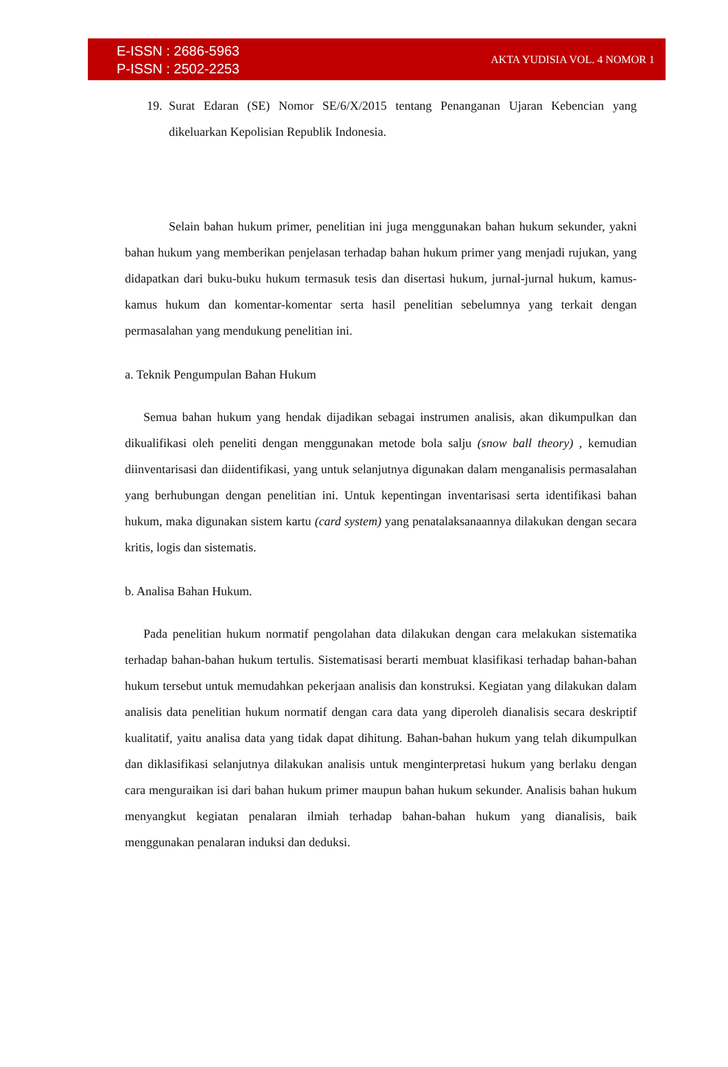E-ISSN : 2686-5963
P-ISSN : 2502-2253
AKTA YUDISIA VOL. 4 NOMOR 1
19.
Surat Edaran (SE) Nomor SE/6/X/2015 tentang Penanganan Ujaran Kebencian yang dikeluarkan Kepolisian Republik Indonesia.
Selain bahan hukum primer, penelitian ini juga menggunakan bahan hukum sekunder, yakni bahan hukum yang memberikan penjelasan terhadap bahan hukum primer yang menjadi rujukan, yang didapatkan dari buku-buku hukum termasuk tesis dan disertasi hukum, jurnal-jurnal hukum, kamus-kamus hukum dan komentar-komentar serta hasil penelitian sebelumnya yang terkait dengan permasalahan yang mendukung penelitian ini.
a. Teknik Pengumpulan Bahan Hukum
Semua bahan hukum yang hendak dijadikan sebagai instrumen analisis, akan dikumpulkan dan dikualifikasi oleh peneliti dengan menggunakan metode bola salju (snow ball theory) , kemudian diinventarisasi dan diidentifikasi, yang untuk selanjutnya digunakan dalam menganalisis permasalahan yang berhubungan dengan penelitian ini. Untuk kepentingan inventarisasi serta identifikasi bahan hukum, maka digunakan sistem kartu (card system) yang penatalaksanaannya dilakukan dengan secara kritis, logis dan sistematis.
b. Analisa Bahan Hukum.
Pada penelitian hukum normatif pengolahan data dilakukan dengan cara melakukan sistematika terhadap bahan-bahan hukum tertulis. Sistematisasi berarti membuat klasifikasi terhadap bahan-bahan hukum tersebut untuk memudahkan pekerjaan analisis dan konstruksi. Kegiatan yang dilakukan dalam analisis data penelitian hukum normatif dengan cara data yang diperoleh dianalisis secara deskriptif kualitatif, yaitu analisa data yang tidak dapat dihitung. Bahan-bahan hukum yang telah dikumpulkan dan diklasifikasi selanjutnya dilakukan analisis untuk menginterpretasi hukum yang berlaku dengan cara menguraikan isi dari bahan hukum primer maupun bahan hukum sekunder. Analisis bahan hukum menyangkut kegiatan penalaran ilmiah terhadap bahan-bahan hukum yang dianalisis, baik menggunakan penalaran induksi dan deduksi.